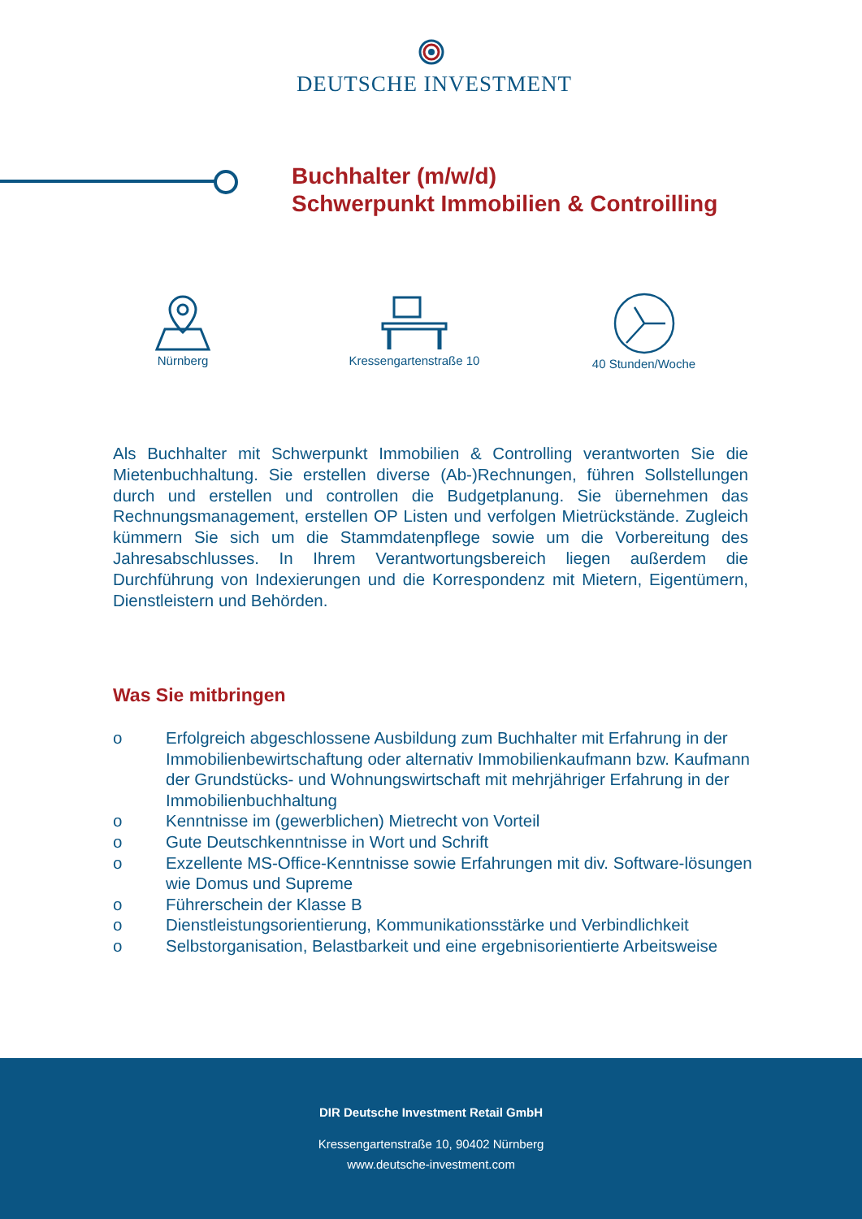DEUTSCHE INVESTMENT
Buchhalter (m/w/d)
Schwerpunkt Immobilien & Controilling
Nürnberg
Kressengartenstraße 10
40 Stunden/Woche
Als Buchhalter mit Schwerpunkt Immobilien & Controlling verantworten Sie die Mietenbuchhaltung. Sie erstellen diverse (Ab-)Rechnungen, führen Sollstellungen durch und erstellen und controllen die Budgetplanung. Sie übernehmen das Rechnungsmanagement, erstellen OP Listen und verfolgen Mietrückstände. Zugleich kümmern Sie sich um die Stammdatenpflege sowie um die Vorbereitung des Jahresabschlusses. In Ihrem Verantwortungsbereich liegen außerdem die Durchführung von Indexierungen und die Korrespondenz mit Mietern, Eigentümern, Dienstleistern und Behörden.
Was Sie mitbringen
o Erfolgreich abgeschlossene Ausbildung zum Buchhalter mit Erfahrung in der Immobilienbewirtschaftung oder alternativ Immobilienkaufmann bzw. Kaufmann der Grundstücks- und Wohnungswirtschaft mit mehrjähriger Erfahrung in der Immobilienbuchhaltung
o Kenntnisse im (gewerblichen) Mietrecht von Vorteil
o Gute Deutschkenntnisse in Wort und Schrift
o Exzellente MS-Office-Kenntnisse sowie Erfahrungen mit div. Software-lösungen wie Domus und Supreme
o Führerschein der Klasse B
o Dienstleistungsorientierung, Kommunikationsstärke und Verbindlichkeit
o Selbstorganisation, Belastbarkeit und eine ergebnisorientierte Arbeitsweise
DIR Deutsche Investment Retail GmbH
Kressengartenstraße 10, 90402 Nürnberg
www.deutsche-investment.com